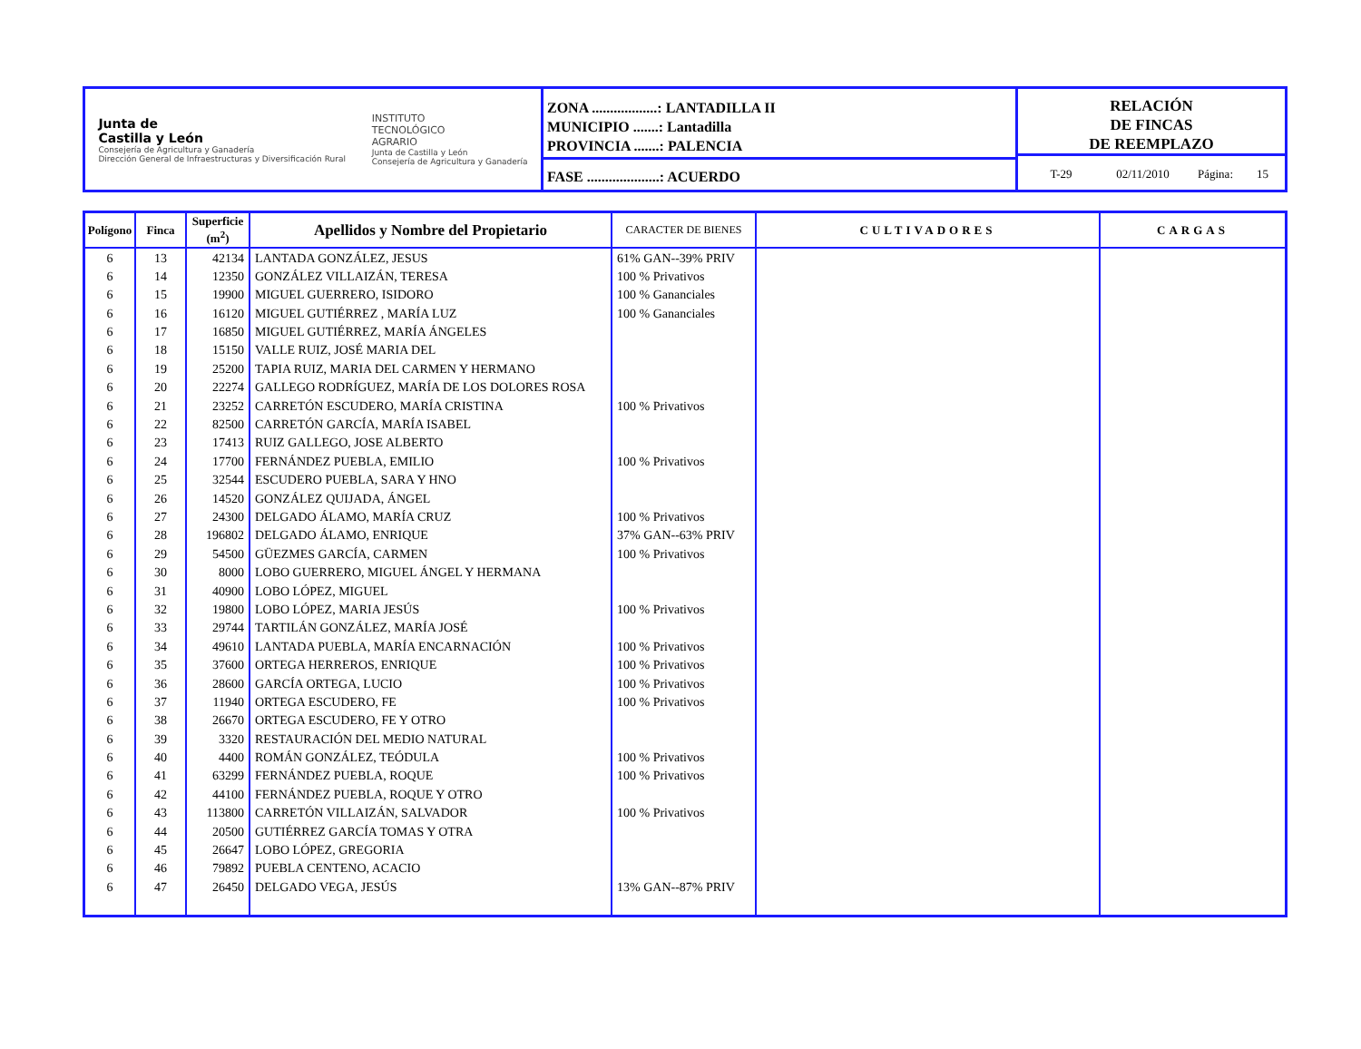Junta de
Castilla y León
Consejería de Agricultura y Ganadería
Dirección General de Infraestructuras y Diversificación Rural
INSTITUTO
TECNOLÓGICO
AGRARIO
Junta de Castilla y León
Consejería de Agricultura y Ganadería
ZONA ..................: LANTADILLA II
MUNICIPIO .......: Lantadilla
PROVINCIA .......: PALENCIA
FASE ....................: ACUERDO
RELACIÓN
DE FINCAS
DE REEMPLAZO
T-29 02/11/2010 Página: 15
| Polígono | Finca | Superficie (m<sup>2</sup>) | Apellidos y Nombre del Propietario | CARACTER DE BIENES | CULTIVADORES | CARGAS |
| --- | --- | --- | --- | --- | --- | --- |
| 6 | 13 | 42134 | LANTADA GONZÁLEZ, JESUS | 61% GAN--39% PRIV | | |
| 6 | 14 | 12350 | GONZÁLEZ VILLAIZÁN, TERESA | 100 % Privativos | | |
| 6 | 15 | 19900 | MIGUEL GUERRERO, ISIDORO | 100 % Gananciales | | |
| 6 | 16 | 16120 | MIGUEL GUTIÉRREZ , MARÍA LUZ | 100 % Gananciales | | |
| 6 | 17 | 16850 | MIGUEL GUTIÉRREZ, MARÍA ÁNGELES | | | |
| 6 | 18 | 15150 | VALLE RUIZ, JOSÉ MARIA DEL | | | |
| 6 | 19 | 25200 | TAPIA RUIZ, MARIA DEL CARMEN Y HERMANO | | | |
| 6 | 20 | 22274 | GALLEGO RODRÍGUEZ, MARÍA DE LOS DOLORES ROSA | | | |
| 6 | 21 | 23252 | CARRETÓN ESCUDERO, MARÍA CRISTINA | 100 % Privativos | | |
| 6 | 22 | 82500 | CARRETÓN GARCÍA, MARÍA ISABEL | | | |
| 6 | 23 | 17413 | RUIZ GALLEGO, JOSE ALBERTO | | | |
| 6 | 24 | 17700 | FERNÁNDEZ PUEBLA, EMILIO | 100 % Privativos | | |
| 6 | 25 | 32544 | ESCUDERO PUEBLA, SARA Y HNO | | | |
| 6 | 26 | 14520 | GONZÁLEZ QUIJADA, ÁNGEL | | | |
| 6 | 27 | 24300 | DELGADO ÁLAMO, MARÍA CRUZ | 100 % Privativos | | |
| 6 | 28 | 196802 | DELGADO ÁLAMO, ENRIQUE | 37% GAN--63% PRIV | | |
| 6 | 29 | 54500 | GÜEZMES GARCÍA, CARMEN | 100 % Privativos | | |
| 6 | 30 | 8000 | LOBO GUERRERO, MIGUEL ÁNGEL Y HERMANA | | | |
| 6 | 31 | 40900 | LOBO LÓPEZ, MIGUEL | | | |
| 6 | 32 | 19800 | LOBO LÓPEZ, MARIA JESÚS | 100 % Privativos | | |
| 6 | 33 | 29744 | TARTILÁN GONZÁLEZ, MARÍA JOSÉ | | | |
| 6 | 34 | 49610 | LANTADA PUEBLA, MARÍA ENCARNACIÓN | 100 % Privativos | | |
| 6 | 35 | 37600 | ORTEGA HERREROS, ENRIQUE | 100 % Privativos | | |
| 6 | 36 | 28600 | GARCÍA ORTEGA, LUCIO | 100 % Privativos | | |
| 6 | 37 | 11940 | ORTEGA ESCUDERO, FE | 100 % Privativos | | |
| 6 | 38 | 26670 | ORTEGA ESCUDERO, FE Y OTRO | | | |
| 6 | 39 | 3320 | RESTAURACIÓN DEL MEDIO NATURAL | | | |
| 6 | 40 | 4400 | ROMÁN GONZÁLEZ, TEÓDULA | 100 % Privativos | | |
| 6 | 41 | 63299 | FERNÁNDEZ PUEBLA, ROQUE | 100 % Privativos | | |
| 6 | 42 | 44100 | FERNÁNDEZ PUEBLA, ROQUE Y OTRO | | | |
| 6 | 43 | 113800 | CARRETÓN VILLAIZÁN, SALVADOR | 100 % Privativos | | |
| 6 | 44 | 20500 | GUTIÉRREZ GARCÍA TOMAS Y OTRA | | | |
| 6 | 45 | 26647 | LOBO LÓPEZ, GREGORIA | | | |
| 6 | 46 | 79892 | PUEBLA CENTENO, ACACIO | | | |
| 6 | 47 | 26450 | DELGADO VEGA, JESÚS | 13% GAN--87% PRIV | | |